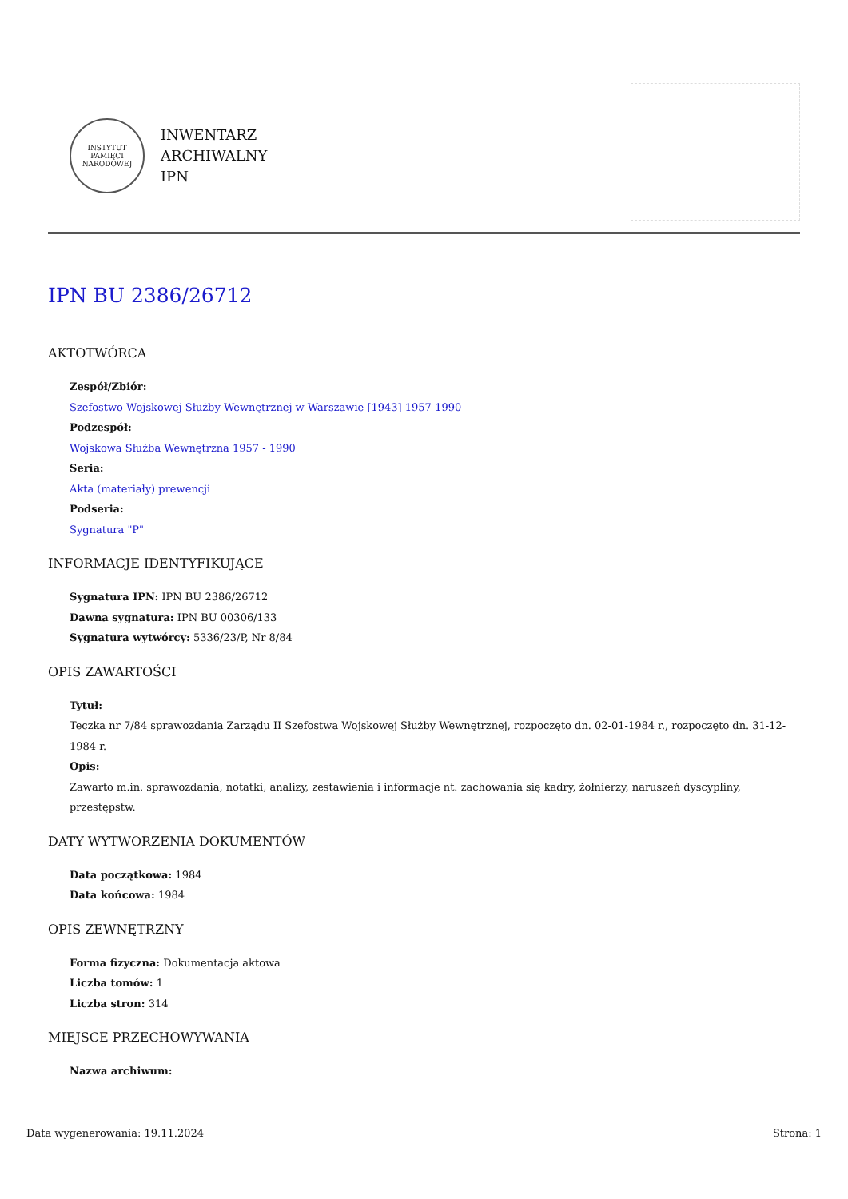INSTYTUT PAMIĘCI NARODOWEJ
INWENTARZ
ARCHIWALNY
IPN
IPN BU 2386/26712
AKTOTWÓRCA
Zespół/Zbiór:
Szefostwo Wojskowej Służby Wewnętrznej w Warszawie [1943] 1957-1990
Podzespół:
Wojskowa Służba Wewnętrzna 1957 - 1990
Seria:
Akta (materiały) prewencji
Podseria:
Sygnatura "P"
INFORMACJE IDENTYFIKUJĄCE
Sygnatura IPN: IPN BU 2386/26712
Dawna sygnatura: IPN BU 00306/133
Sygnatura wytwórcy: 5336/23/P, Nr 8/84
OPIS ZAWARTOŚCI
Tytuł:
Teczka nr 7/84 sprawozdania Zarządu II Szefostwa Wojskowej Służby Wewnętrznej, rozpoczęto dn. 02-01-1984 r., rozpoczęto dn. 31-12-1984 r.
Opis:
Zawarto m.in. sprawozdania, notatki, analizy, zestawienia i informacje nt. zachowania się kadry, żołnierzy, naruszeń dyscypliny, przestępstw.
DATY WYTWORZENIA DOKUMENTÓW
Data początkowa: 1984
Data końcowa: 1984
OPIS ZEWNĘTRZNY
Forma fizyczna: Dokumentacja aktowa
Liczba tomów: 1
Liczba stron: 314
MIEJSCE PRZECHOWYWANIA
Nazwa archiwum:
Data wygenerowania: 19.11.2024 Strona: 1